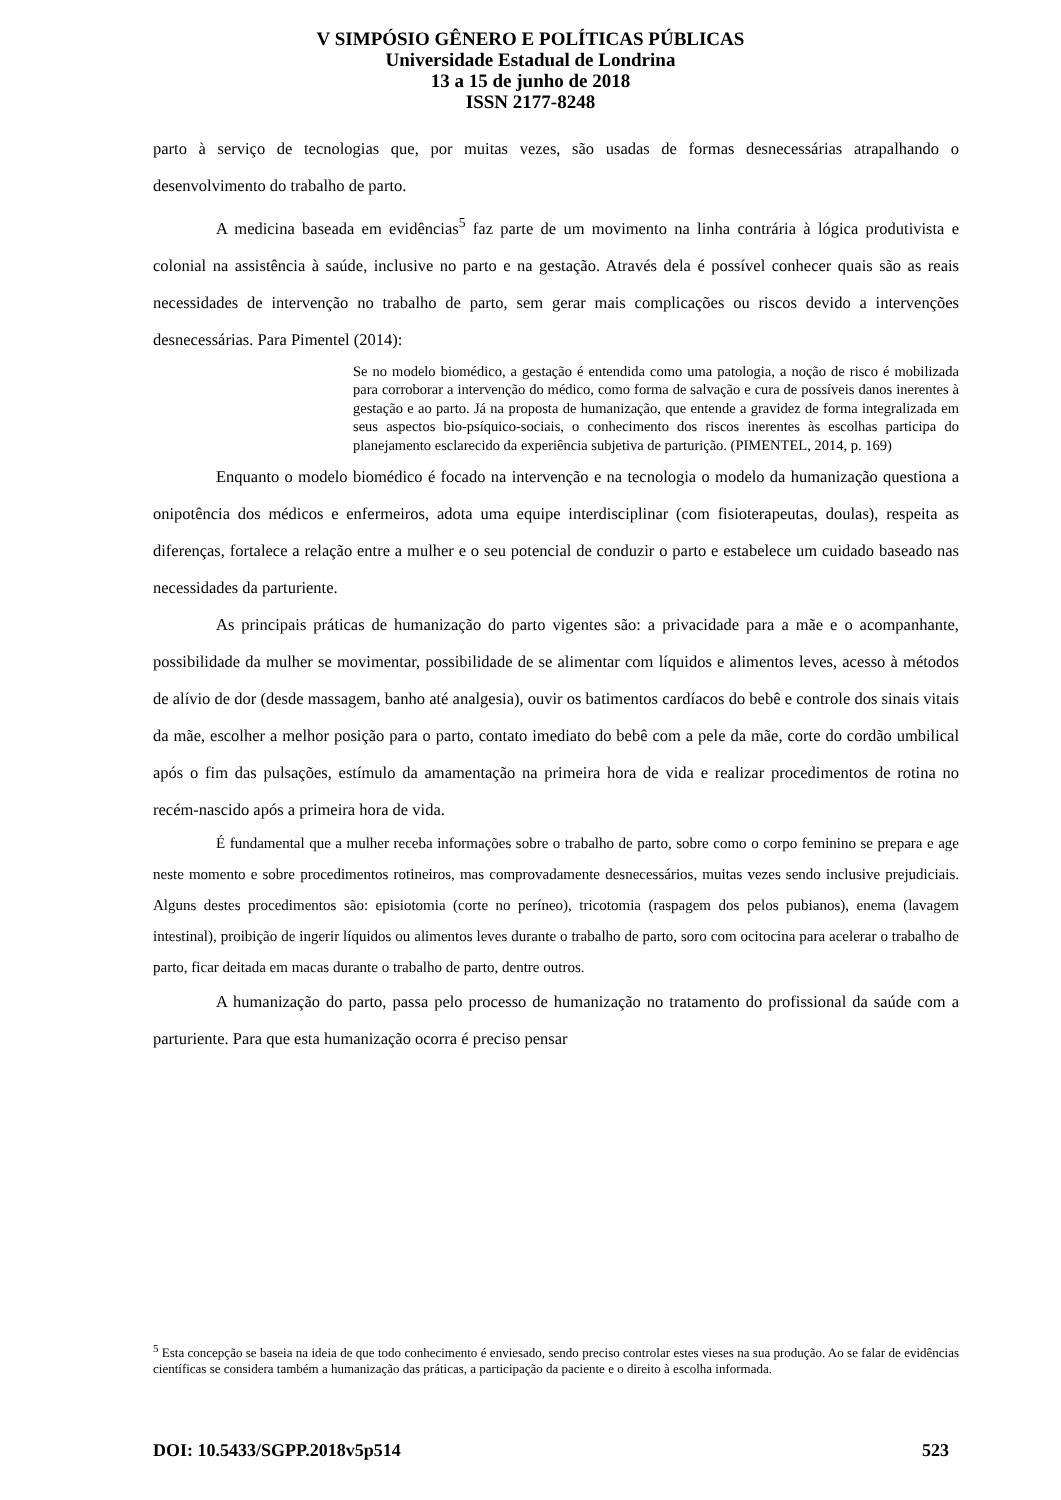V SIMPÓSIO GÊNERO E POLÍTICAS PÚBLICAS
Universidade Estadual de Londrina
13 a 15 de junho de 2018
ISSN 2177-8248
parto à serviço de tecnologias que, por muitas vezes, são usadas de formas desnecessárias atrapalhando o desenvolvimento do trabalho de parto.
A medicina baseada em evidências<sup>5</sup> faz parte de um movimento na linha contrária à lógica produtivista e colonial na assistência à saúde, inclusive no parto e na gestação. Através dela é possível conhecer quais são as reais necessidades de intervenção no trabalho de parto, sem gerar mais complicações ou riscos devido a intervenções desnecessárias. Para Pimentel (2014):
Se no modelo biomédico, a gestação é entendida como uma patologia, a noção de risco é mobilizada para corroborar a intervenção do médico, como forma de salvação e cura de possíveis danos inerentes à gestação e ao parto. Já na proposta de humanização, que entende a gravidez de forma integralizada em seus aspectos bio-psíquico-sociais, o conhecimento dos riscos inerentes às escolhas participa do planejamento esclarecido da experiência subjetiva de parturição. (PIMENTEL, 2014, p. 169)
Enquanto o modelo biomédico é focado na intervenção e na tecnologia o modelo da humanização questiona a onipotência dos médicos e enfermeiros, adota uma equipe interdisciplinar (com fisioterapeutas, doulas), respeita as diferenças, fortalece a relação entre a mulher e o seu potencial de conduzir o parto e estabelece um cuidado baseado nas necessidades da parturiente.
As principais práticas de humanização do parto vigentes são: a privacidade para a mãe e o acompanhante, possibilidade da mulher se movimentar, possibilidade de se alimentar com líquidos e alimentos leves, acesso à métodos de alívio de dor (desde massagem, banho até analgesia), ouvir os batimentos cardíacos do bebê e controle dos sinais vitais da mãe, escolher a melhor posição para o parto, contato imediato do bebê com a pele da mãe, corte do cordão umbilical após o fim das pulsações, estímulo da amamentação na primeira hora de vida e realizar procedimentos de rotina no recém-nascido após a primeira hora de vida.
É fundamental que a mulher receba informações sobre o trabalho de parto, sobre como o corpo feminino se prepara e age neste momento e sobre procedimentos rotineiros, mas comprovadamente desnecessários, muitas vezes sendo inclusive prejudiciais. Alguns destes procedimentos são: episiotomia (corte no períneo), tricotomia (raspagem dos pelos pubianos), enema (lavagem intestinal), proibição de ingerir líquidos ou alimentos leves durante o trabalho de parto, soro com ocitocina para acelerar o trabalho de parto, ficar deitada em macas durante o trabalho de parto, dentre outros.
A humanização do parto, passa pelo processo de humanização no tratamento do profissional da saúde com a parturiente. Para que esta humanização ocorra é preciso pensar
<sup>5</sup> Esta concepção se baseia na ideia de que todo conhecimento é enviesado, sendo preciso controlar estes vieses na sua produção. Ao se falar de evidências científicas se considera também a humanização das práticas, a participação da paciente e o direito à escolha informada.
DOI: 10.5433/SGPP.2018v5p514 523